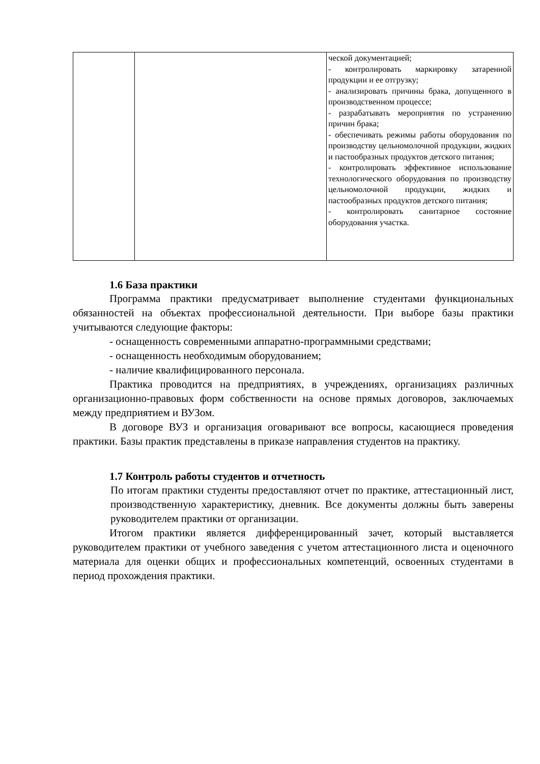| | | ческой документацией; - контролировать маркировку затаренной продукции и ее отгрузку; - анализировать причины брака, допущенного в производственном процессе; - разрабатывать мероприятия по устранению причин брака; - обеспечивать режимы работы оборудования по производству цельномолочной продукции, жидких и пастообразных продуктов детского питания; - контролировать эффективное использование технологического оборудования по производству цельномолочной продукции, жидких и пастообразных продуктов детского питания; - контролировать санитарное состояние оборудования участка. |
1.6 База практики
Программа практики предусматривает выполнение студентами функциональных обязанностей на объектах профессиональной деятельности. При выборе базы практики учитываются следующие факторы:
- оснащенность современными аппаратно-программными средствами;
- оснащенность необходимым оборудованием;
- наличие квалифицированного персонала.
Практика проводится на предприятиях, в учреждениях, организациях различных организационно-правовых форм собственности на основе прямых договоров, заключаемых между предприятием и ВУЗом.
В договоре ВУЗ и организация оговаривают все вопросы, касающиеся проведения практики. Базы практик представлены в приказе направления студентов на практику.
1.7 Контроль работы студентов и отчетность
По итогам практики студенты предоставляют отчет по практике, аттестационный лист, производственную характеристику, дневник. Все документы должны быть заверены руководителем практики от организации.
Итогом практики является дифференцированный зачет, который выставляется руководителем практики от учебного заведения с учетом аттестационного листа и оценочного материала для оценки общих и профессиональных компетенций, освоенных студентами в период прохождения практики.